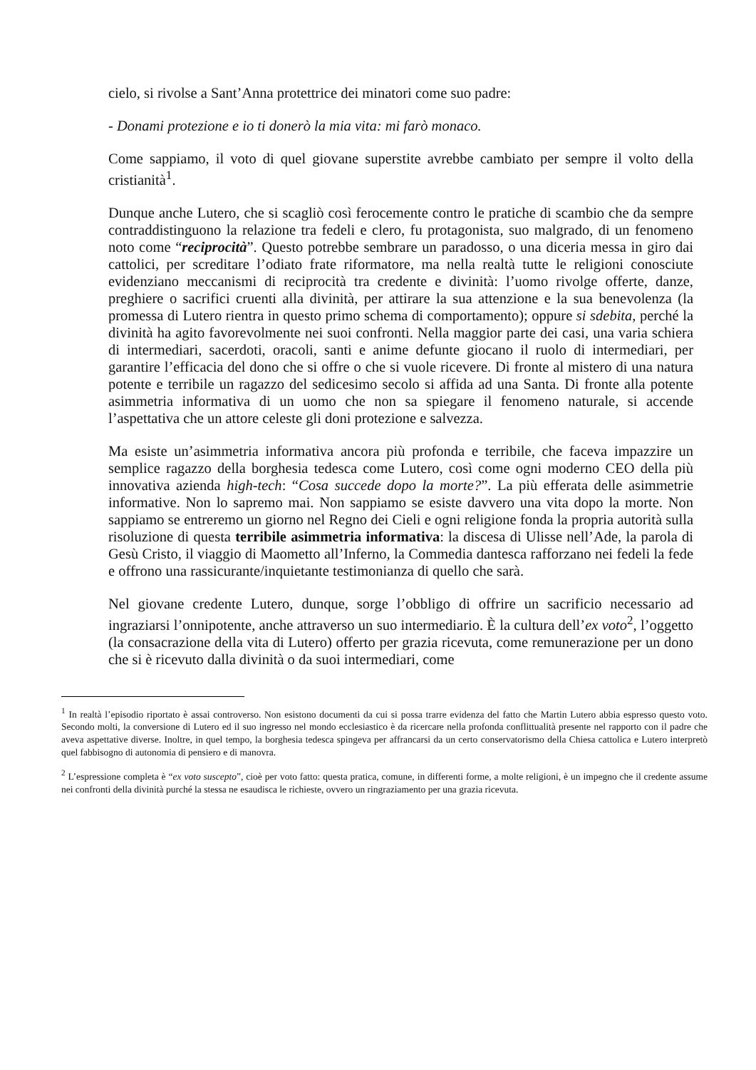cielo, si rivolse a Sant’Anna protettrice dei minatori come suo padre:
- Donami protezione e io ti donerò la mia vita: mi farò monaco.
Come sappiamo, il voto di quel giovane superstite avrebbe cambiato per sempre il volto della cristianità<sup>1</sup>.
Dunque anche Lutero, che si scagliò così ferocemente contro le pratiche di scambio che da sempre contraddistinguono la relazione tra fedeli e clero, fu protagonista, suo malgrado, di un fenomeno noto come “reciprocità”. Questo potrebbe sembrare un paradosso, o una diceria messa in giro dai cattolici, per screditare l’odiato frate riformatore, ma nella realtà tutte le religioni conosciute evidenziano meccanismi di reciprocità tra credente e divinità: l’uomo rivolge offerte, danze, preghiere o sacrifici cruenti alla divinità, per attirare la sua attenzione e la sua benevolenza (la promessa di Lutero rientra in questo primo schema di comportamento); oppure si sdebita, perché la divinità ha agito favorevolmente nei suoi confronti. Nella maggior parte dei casi, una varia schiera di intermediari, sacerdoti, oracoli, santi e anime defunte giocano il ruolo di intermediari, per garantire l’efficacia del dono che si offre o che si vuole ricevere. Di fronte al mistero di una natura potente e terribile un ragazzo del sedicesimo secolo si affida ad una Santa. Di fronte alla potente asimmetria informativa di un uomo che non sa spiegare il fenomeno naturale, si accende l’aspettativa che un attore celeste gli doni protezione e salvezza.
Ma esiste un’asimmetria informativa ancora più profonda e terribile, che faceva impazzire un semplice ragazzo della borghesia tedesca come Lutero, così come ogni moderno CEO della più innovativa azienda high-tech: “Cosa succede dopo la morte?”. La più efferata delle asimmetrie informative. Non lo sapremo mai. Non sappiamo se esiste davvero una vita dopo la morte. Non sappiamo se entreremo un giorno nel Regno dei Cieli e ogni religione fonda la propria autorità sulla risoluzione di questa terribile asimmetria informativa: la discesa di Ulisse nell’Ade, la parola di Gesù Cristo, il viaggio di Maometto all’Inferno, la Commedia dantesca rafforzano nei fedeli la fede e offrono una rassicurante/inquietante testimonianza di quello che sarà.
Nel giovane credente Lutero, dunque, sorge l’obbligo di offrire un sacrificio necessario ad ingraziarsi l’onnipotente, anche attraverso un suo intermediario. È la cultura dell’ex voto<sup>2</sup>, l’oggetto (la consacrazione della vita di Lutero) offerto per grazia ricevuta, come remunerazione per un dono che si è ricevuto dalla divinità o da suoi intermediari, come
<sup>1</sup> In realtà l’episodio riportato è assai controverso. Non esistono documenti da cui si possa trarre evidenza del fatto che Martin Lutero abbia espresso questo voto. Secondo molti, la conversione di Lutero ed il suo ingresso nel mondo ecclesiastico è da ricercare nella profonda conflittualità presente nel rapporto con il padre che aveva aspettative diverse. Inoltre, in quel tempo, la borghesia tedesca spingeva per affrancarsi da un certo conservatorismo della Chiesa cattolica e Lutero interpretò quel fabbisogno di autonomia di pensiero e di manovra.
<sup>2</sup> L’espressione completa è “ex voto suscepto”, cioè per voto fatto: questa pratica, comune, in differenti forme, a molte religioni, è un impegno che il credente assume nei confronti della divinità purché la stessa ne esaudisca le richieste, ovvero un ringraziamento per una grazia ricevuta.